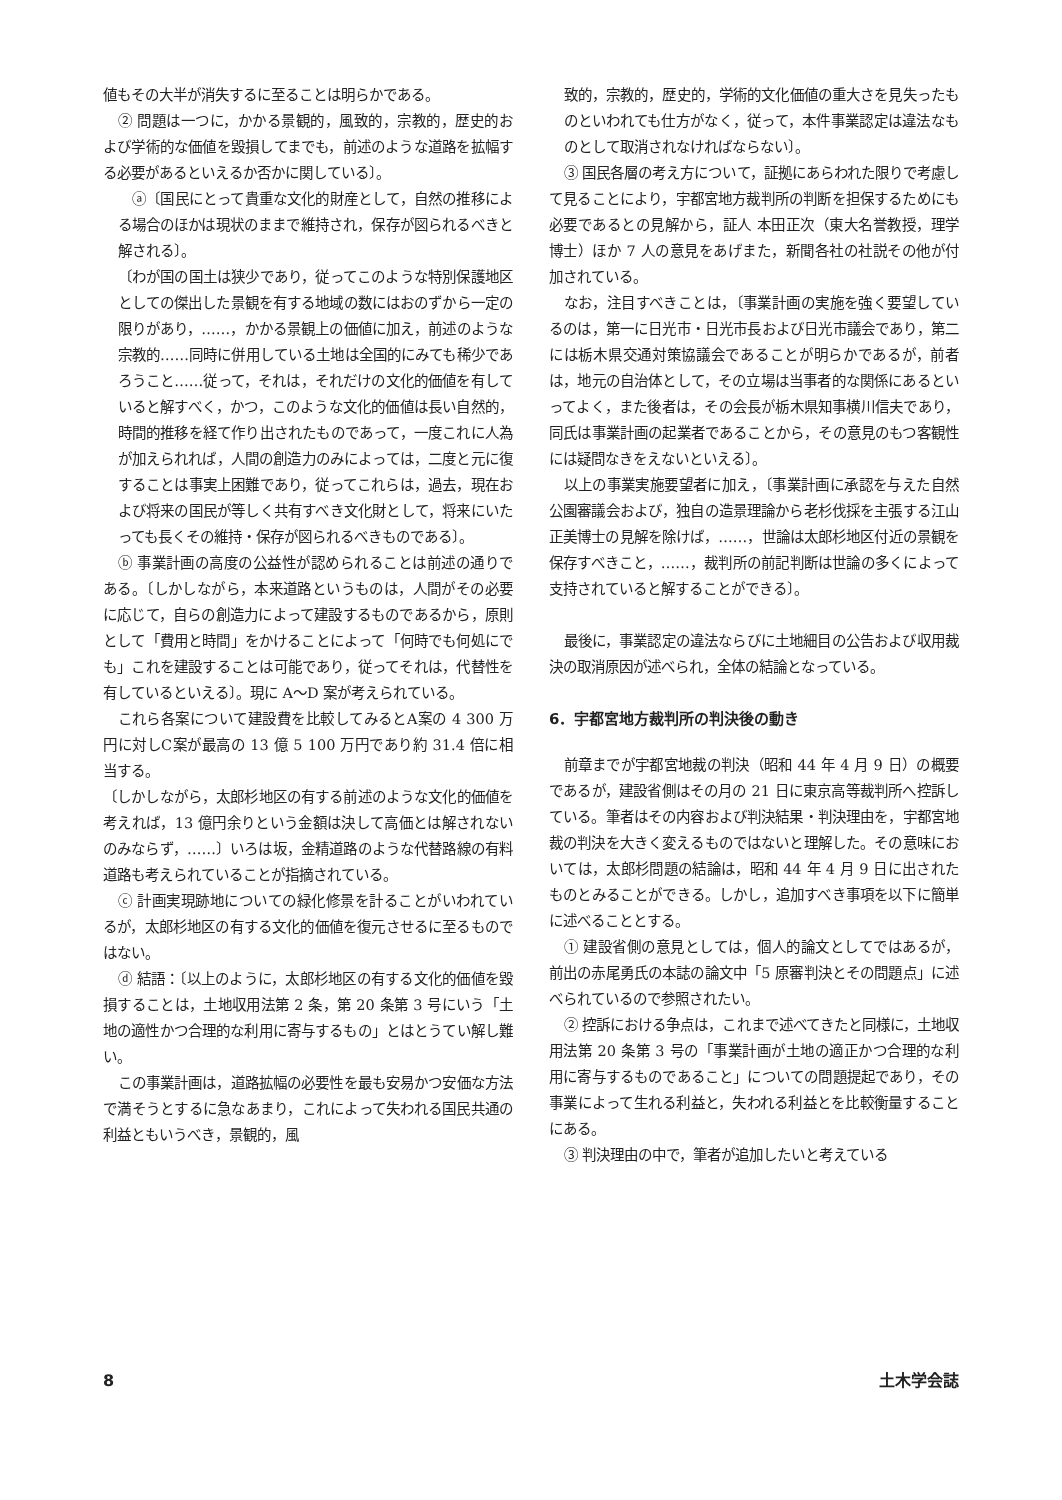値もその大半が消失するに至ることは明らかである。
② 問題は一つに，かかる景観的，風致的，宗教的，歴史的および学術的な価値を毀損してまでも，前述のような道路を拡幅する必要があるといえるか否かに関している〕。
ⓐ〔国民にとって貴重な文化的財産として，自然の推移による場合のほかは現状のままで維持され，保存が図られるべきと解される〕。
〔わが国の国土は狭少であり，従ってこのような特別保護地区としての傑出した景観を有する地域の数にはおのずから一定の限りがあり，……，かかる景観上の価値に加え，前述のような宗教的……同時に併用している土地は全国的にみても稀少であろうこと……従って，それは，それだけの文化的価値を有していると解すべく，かつ，このような文化的価値は長い自然的，時間的推移を経て作り出されたものであって，一度これに人為が加えられれば，人間の創造力のみによっては，二度と元に復することは事実上困難であり，従ってこれらは，過去，現在および将来の国民が等しく共有すべき文化財として，将来にいたっても長くその維持・保存が図られるべきものである〕。
ⓑ 事業計画の高度の公益性が認められることは前述の通りである。〔しかしながら，本来道路というものは，人間がその必要に応じて，自らの創造力によって建設するものであるから，原則として「費用と時間」をかけることによって「何時でも何処にでも」これを建設することは可能であり，従ってそれは，代替性を有しているといえる〕。現に A～D 案が考えられている。
これら各案について建設費を比較してみるとA案の 4 300 万円に対しC案が最高の 13 億 5 100 万円であり約 31.4 倍に相当する。
〔しかしながら，太郎杉地区の有する前述のような文化的価値を考えれば，13 億円余りという金額は決して高価とは解されないのみならず，……〕いろは坂，金精道路のような代替路線の有料道路も考えられていることが指摘されている。
ⓒ 計画実現跡地についての緑化修景を計ることがいわれているが，太郎杉地区の有する文化的価値を復元させるに至るものではない。
ⓓ 結語：〔以上のように，太郎杉地区の有する文化的価値を毀損することは，土地収用法第 2 条，第 20 条第 3 号にいう「土地の適性かつ合理的な利用に寄与するもの」とはとうてい解し難い。
この事業計画は，道路拡幅の必要性を最も安易かつ安価な方法で満そうとするに急なあまり，これによって失われる国民共通の利益ともいうべき，景観的，風
致的，宗教的，歴史的，学術的文化価値の重大さを見失ったものといわれても仕方がなく，従って，本件事業認定は違法なものとして取消されなければならない〕。
③ 国民各層の考え方について，証拠にあらわれた限りで考慮して見ることにより，宇都宮地方裁判所の判断を担保するためにも必要であるとの見解から，証人 本田正次（東大名誉教授，理学博士）ほか 7 人の意見をあげまた，新聞各社の社説その他が付加されている。
なお，注目すべきことは，〔事業計画の実施を強く要望しているのは，第一に日光市・日光市長および日光市議会であり，第二には栃木県交通対策協議会であることが明らかであるが，前者は，地元の自治体として，その立場は当事者的な関係にあるといってよく，また後者は，その会長が栃木県知事横川信夫であり，同氏は事業計画の起業者であることから，その意見のもつ客観性には疑問なきをえないといえる〕。
以上の事業実施要望者に加え，〔事業計画に承認を与えた自然公園審議会および，独自の造景理論から老杉伐採を主張する江山正美博士の見解を除けば，……，世論は太郎杉地区付近の景観を保存すべきこと，……，裁判所の前記判断は世論の多くによって支持されていると解することができる〕。
最後に，事業認定の違法ならびに土地細目の公告および収用裁決の取消原因が述べられ，全体の結論となっている。
6．宇都宮地方裁判所の判決後の動き
前章までが宇都宮地裁の判決（昭和 44 年 4 月 9 日）の概要であるが，建設省側はその月の 21 日に東京高等裁判所へ控訴している。筆者はその内容および判決結果・判決理由を，宇都宮地裁の判決を大きく変えるものではないと理解した。その意味においては，太郎杉問題の結論は，昭和 44 年 4 月 9 日に出されたものとみることができる。しかし，追加すべき事項を以下に簡単に述べることとする。
① 建設省側の意見としては，個人的論文としてではあるが，前出の赤尾勇氏の本誌の論文中「5 原審判決とその問題点」に述べられているので参照されたい。
② 控訴における争点は，これまで述べてきたと同様に，土地収用法第 20 条第 3 号の「事業計画が土地の適正かつ合理的な利用に寄与するものであること」についての問題提起であり，その事業によって生れる利益と，失われる利益とを比較衡量することにある。
③ 判決理由の中で，筆者が追加したいと考えている
8 土木学会誌